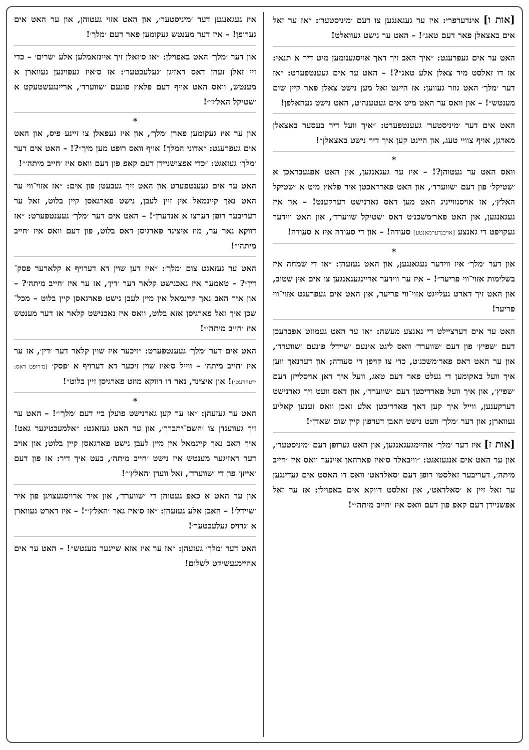[אות ו] אינדערפרי: איז ער געגאנגען צו דעם ׳מיניסטער׳: ״אז ער זאל אים באצאלן פאר דעם טאג״! – האט ער נישט געוואלט!
האט ער אים געפרעגט: ״איך האב זיך דאך אויסגענומען מיט דיר א תנאי: אז דו זאלסט מיר צאלן אלע טאג״?! – האט ער אים געענטפערט: ״אז דער ׳מלך׳ האט גוזר געווען: אז היינט זאל מען נישט צאלן פאר קיין שום מענטש״! – און וואס ער האט מיט אים געטענה׳ט, האט נישט געהאלפן!
האט אים דער ׳מיניסטער׳ געענטפערט: ״איך וועל דיר בעסער באצאלן מארגן, אויף צוויי טעג, און היינט קען איך דיר נישט באצאלן״!
*
וואס האט ער געטוהן?! – איז ער געגאנגען, און האט אפגעבראכן א ׳שטיקל׳ פון דעם ׳שווערד׳, און האט פארראכטן איר פלאץ מיט א ׳שטיקל האלץ׳, אז אויסנווייניג האט מען דאס גארנישט דערקענט! – און איז געגאנגען, און האט פאר׳משכנ׳ט דאס ׳שטיקל שווערד׳, און האט ווידער געקויפט די גאנצע [אויבנדערמאנטע] סעודה! – און די סעודה איז א סעודה!
*
און דער ׳מלך׳ איז ווידער געגאנגען, און האט געזעהן: ״אז די שמחה איז בשלימות אזוי־ווי פריער״! – איז ער ווידער אריינגעגאנגען צו אים אין שטוב, און האט זיך דארט געלייגט אזוי־ווי פריער, און האט אים געפרעגט אזוי־ווי פריער!
האט ער אים דערציילט די גאנצע מעשה: ״אז ער האט געמוזט אפברעכן דעם ׳שפיץ׳ פון דעם ׳שווערד׳ וואס ליגט אינעם ׳שיידל׳ פונעם ׳שווערד׳, און ער האט דאס פאר׳משכנ׳ט, כדי צו קויפן די סעודה; און דערנאך ווען איך וועל באקומען די געלט פאר דעם טאג, וועל איך דאן אויסלייזן דעם ׳שפיץ׳, און איך וועל פארריכטן דעם ׳שווערד׳, און דאס וועט זיך גארנישט דערקענען, ווייל איך קען דאך פארריכטן אלע זאכן וואס זענען קאליע געווארן; און דער ׳מלך׳ וועט נישט האבן דערפון קיין שום שאדן״!
[אות ז] איז דער ׳מלך׳ אהיימגעגאנגען, און האט גערופן דעם ׳מיניסטער׳, און ער האט אים אנגעזאגט: ״וויבאלד ס׳איז פארהאן איינער וואס איז ׳חייב מיתה׳, דעריבער זאלסטו רופן דעם ׳סאלדאט׳ וואס דו האסט אים געדינגען ער זאל זיין א ׳סאלדאט׳, און זאלסט דווקא אים באפוילן: אז ער זאל אפשניידן דעם קאפ פון דעם וואס איז ׳חייב מיתה׳״!
איז געגאנגען דער ׳מיניסטער׳, און האט אזוי געטוהן, און ער האט אים גערופן! – איז דער מענטש געקומען פאר דעם ׳מלך׳!
און דער ׳מלך׳ האט באפוילן: ״אז ס׳זאלן זיך איינזאמלען אלע ׳שרים׳ – כדי זיי זאלן זעהן דאס דאזיגן ׳געלעכטער׳: אז ס׳איז געפוינען געווארן א מענטש, וואס האט אויף דעם פלאץ פונעם ׳שווערד׳, אריינגעשטעקט א ׳שטיקל האלץ׳״!
*
און ער איז געקומען פארן ׳מלך׳, און איז געפאלן צו זיינע פיס, און האט אים געפרעגט: ״אדוני המלך! אויף וואס רופט מען מיך״?! – האט אים דער ׳מלך׳ געזאגט: ״כדי אפצושניידן דעם קאפ פון דעם וואס איז ׳חייב מיתה׳״!
האט ער אים געענטפערט און האט זיך געבעטן פון אים: ״אז אזוי־ווי ער האט נאך קיינמאל אין זיין לעבן, נישט פארגאסן קיין בלוט, זאל ער דעריבער רופן דערצו א אנדערן״! – האט אים דער ׳מלך׳ געענטפערט: ״אז דווקא נאר ער, מוז איצינד פארגיסן דאס בלוט, פון דעם וואס איז ׳חייב מיתה׳״!
האט ער געזאגט צום ׳מלך׳: ״איז דען שוין דא דערויף א קלארער פסק־דין״? – טאמער איז נאכנישט קלאר דער ׳דין׳, אז ער איז ׳חייב מיתה׳? – און איך האב נאך קיינמאל אין מיין לעבן נישט פארגאסן קיין בלוט – מכל־שכן איך זאל פארגיסן אזא בלוט, וואס איז נאכנישט קלאר אז דער מענטש איז ׳חייב מיתה׳״!
האט אים דער ׳מלך׳ געענטפערט: ״זיכער איז שוין קלאר דער ׳דין׳, אז ער איז ׳חייב מיתה׳ – ווייל ס׳איז שוין זיכער דא דערויף א ׳פסק׳ (מ׳רופט דאס: ׳דעקרעט׳)! און איצינד, נאר דו דווקא מוזט פארגיסן זיין בלוט״!
*
האט ער געזעהן: ״אז ער קען גארנישט פועלן ביי דעם ׳מלך׳״! – האט ער זיך געווענדן צו ׳השם־יתברך׳, און ער האט געזאגט: ״אלמעכטיגער גאט! איך האב נאך קיינמאל אין מיין לעבן נישט פארגאסן קיין בלוט; און אויב דער דאזיגער מענטש איז נישט ׳חייב מיתה׳, בעט איך דיר: אז פון דעם ׳אייזן׳ פון די ׳שווערד׳, זאל ווערן ׳האלץ׳״!
און ער האט א כאפ געטוהן די ׳שווערד׳, און איר ארויסגעצויגן פון איר ׳שיידל׳! – האבן אלע געזעהן: ״אז ס׳איז גאר ׳האלץ׳״! – איז דארט געווארן א ׳גרויס געלעכטער׳!
האט דער ׳מלך׳ געזעהן: ״אז ער איז אזא שיינער מענטש״! – האט ער אים אהיימגעשיקט לשלום!